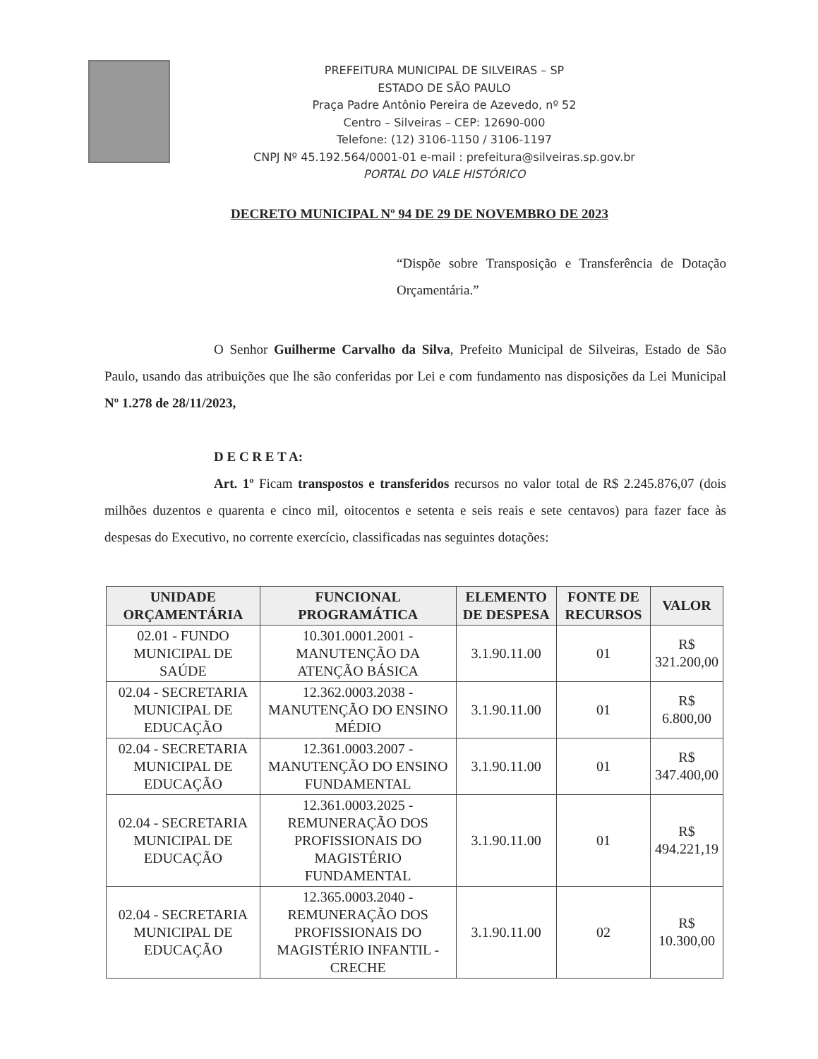PREFEITURA MUNICIPAL DE SILVEIRAS – SP
ESTADO DE SÃO PAULO
Praça Padre Antônio Pereira de Azevedo, nº 52
Centro – Silveiras – CEP: 12690-000
Telefone: (12) 3106-1150 / 3106-1197
CNPJ Nº 45.192.564/0001-01 e-mail : prefeitura@silveiras.sp.gov.br
PORTAL DO VALE HISTÓRICO
DECRETO MUNICIPAL Nº 94 DE 29 DE NOVEMBRO DE 2023
“Dispõe sobre Transposição e Transferência de Dotação Orçamentária.”
O Senhor Guilherme Carvalho da Silva, Prefeito Municipal de Silveiras, Estado de São Paulo, usando das atribuições que lhe são conferidas por Lei e com fundamento nas disposições da Lei Municipal Nº 1.278 de 28/11/2023,
D E C R E T A:
Art. 1º Ficam transpostos e transferidos recursos no valor total de R$ 2.245.876,07 (dois milhões duzentos e quarenta e cinco mil, oitocentos e setenta e seis reais e sete centavos) para fazer face às despesas do Executivo, no corrente exercício, classificadas nas seguintes dotações:
| UNIDADE ORÇAMENTÁRIA | FUNCIONAL PROGRAMÁTICA | ELEMENTO DE DESPESA | FONTE DE RECURSOS | VALOR |
| --- | --- | --- | --- | --- |
| 02.01 - FUNDO MUNICIPAL DE SAÚDE | 10.301.0001.2001 - MANUTENÇÃO DA ATENÇÃO BÁSICA | 3.1.90.11.00 | 01 | R$ 321.200,00 |
| 02.04 - SECRETARIA MUNICIPAL DE EDUCAÇÃO | 12.362.0003.2038 - MANUTENÇÃO DO ENSINO MÉDIO | 3.1.90.11.00 | 01 | R$ 6.800,00 |
| 02.04 - SECRETARIA MUNICIPAL DE EDUCAÇÃO | 12.361.0003.2007 - MANUTENÇÃO DO ENSINO FUNDAMENTAL | 3.1.90.11.00 | 01 | R$ 347.400,00 |
| 02.04 - SECRETARIA MUNICIPAL DE EDUCAÇÃO | 12.361.0003.2025 - REMUNERAÇÃO DOS PROFISSIONAIS DO MAGISTÉRIO FUNDAMENTAL | 3.1.90.11.00 | 01 | R$ 494.221,19 |
| 02.04 - SECRETARIA MUNICIPAL DE EDUCAÇÃO | 12.365.0003.2040 - REMUNERAÇÃO DOS PROFISSIONAIS DO MAGISTÉRIO INFANTIL - CRECHE | 3.1.90.11.00 | 02 | R$ 10.300,00 |